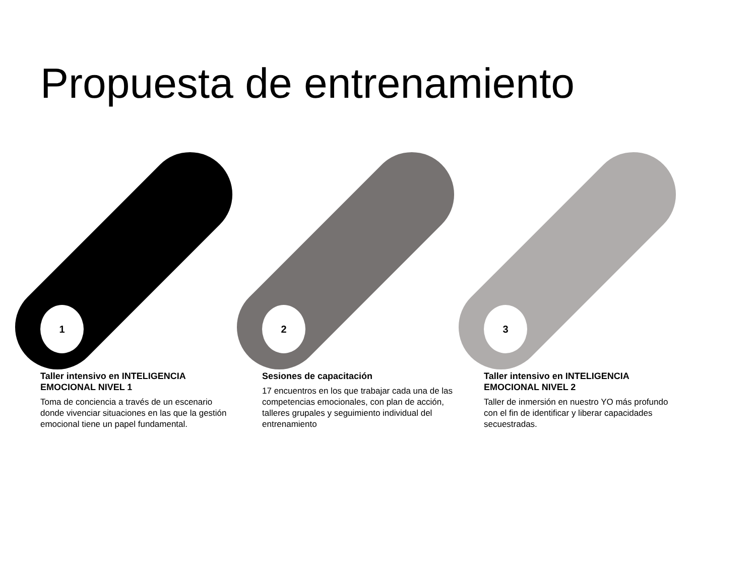Propuesta de entrenamiento
1
Taller intensivo en INTELIGENCIA EMOCIONAL NIVEL 1
Toma de conciencia a través de un escenario donde vivenciar situaciones en las que la gestión emocional tiene un papel fundamental.
2
Sesiones de capacitación
17 encuentros en los que trabajar cada una de las competencias emocionales, con plan de acción, talleres grupales y seguimiento individual del entrenamiento
3
Taller intensivo en INTELIGENCIA EMOCIONAL NIVEL 2
Taller de inmersión en nuestro YO más profundo con el fin de identificar y liberar capacidades secuestradas.